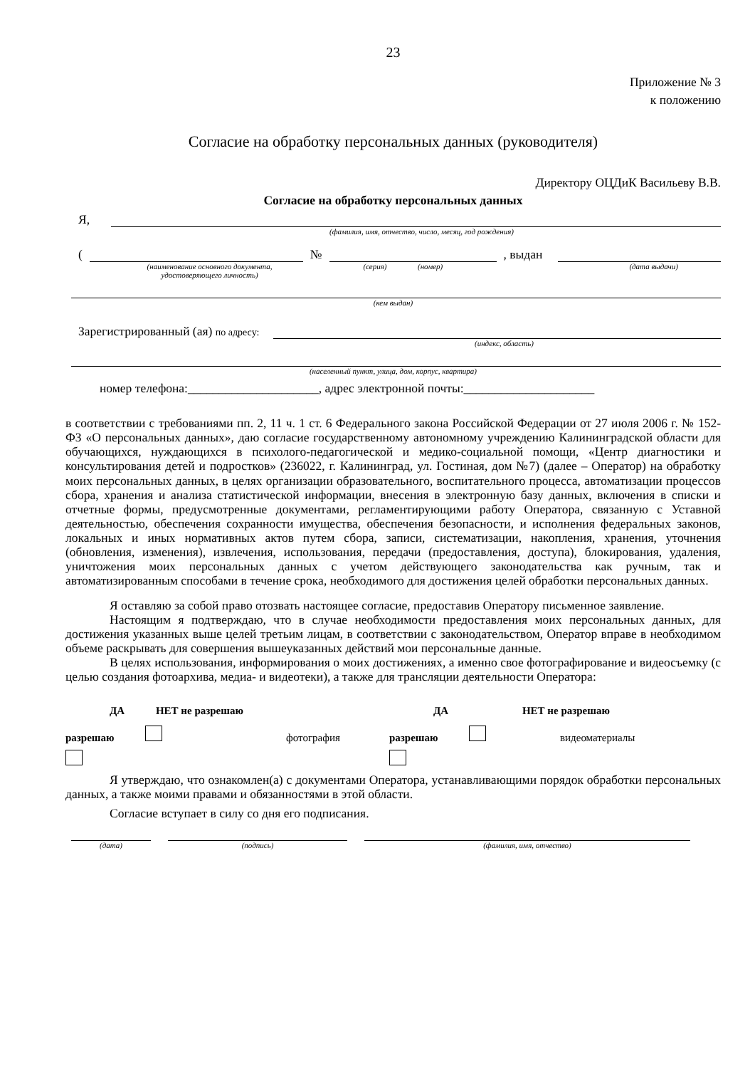23
Приложение № 3
к положению
Согласие на обработку персональных данных (руководителя)
Директору ОЦДиК Васильеву В.В.
Согласие на обработку персональных данных
Я,
(фамилия, имя, отчество, число, месяц, год рождения)
( № , выдан
(наименование основного документа,
удостоверяющего личность) (серия) (номер) (дата выдачи)
(кем выдан)
Зарегистрированный (ая) по адресу:
(индекс, область)
(населенный пункт, улица, дом, корпус, квартира)
номер телефона:_____________________, адрес электронной почты:_____________________
в соответствии с требованиями пп. 2, 11 ч. 1 ст. 6 Федерального закона Российской Федерации от 27 июля 2006 г. № 152-ФЗ «О персональных данных», даю согласие государственному автономному учреждению Калининградской области для обучающихся, нуждающихся в психолого-педагогической и медико-социальной помощи, «Центр диагностики и консультирования детей и подростков» (236022, г. Калининград, ул. Гостиная, дом №7) (далее – Оператор) на обработку моих персональных данных, в целях организации образовательного, воспитательного процесса, автоматизации процессов сбора, хранения и анализа статистической информации, внесения в электронную базу данных, включения в списки и отчетные формы, предусмотренные документами, регламентирующими работу Оператора, связанную с Уставной деятельностью, обеспечения сохранности имущества, обеспечения безопасности, и исполнения федеральных законов, локальных и иных нормативных актов путем сбора, записи, систематизации, накопления, хранения, уточнения (обновления, изменения), извлечения, использования, передачи (предоставления, доступа), блокирования, удаления, уничтожения моих персональных данных с учетом действующего законодательства как ручным, так и автоматизированным способами в течение срока, необходимого для достижения целей обработки персональных данных.
Я оставляю за собой право отозвать настоящее согласие, предоставив Оператору письменное заявление.
Настоящим я подтверждаю, что в случае необходимости предоставления моих персональных данных, для достижения указанных выше целей третьим лицам, в соответствии с законодательством, Оператор вправе в необходимом объеме раскрывать для совершения вышеуказанных действий мои персональные данные.
В целях использования, информирования о моих достижениях, а именно свое фотографирование и видеосъемку (с целью создания фотоархива, медиа- и видеотеки), а также для трансляции деятельности Оператора:
ДА НЕТ не разрешаю
разрешаю фотография
ДА НЕТ не разрешаю
разрешаю видеоматериалы
Я утверждаю, что ознакомлен(а) с документами Оператора, устанавливающими порядок обработки персональных данных, а также моими правами и обязанностями в этой области.
Согласие вступает в силу со дня его подписания.
(дата) (подпись) (фамилия, имя, отчество)